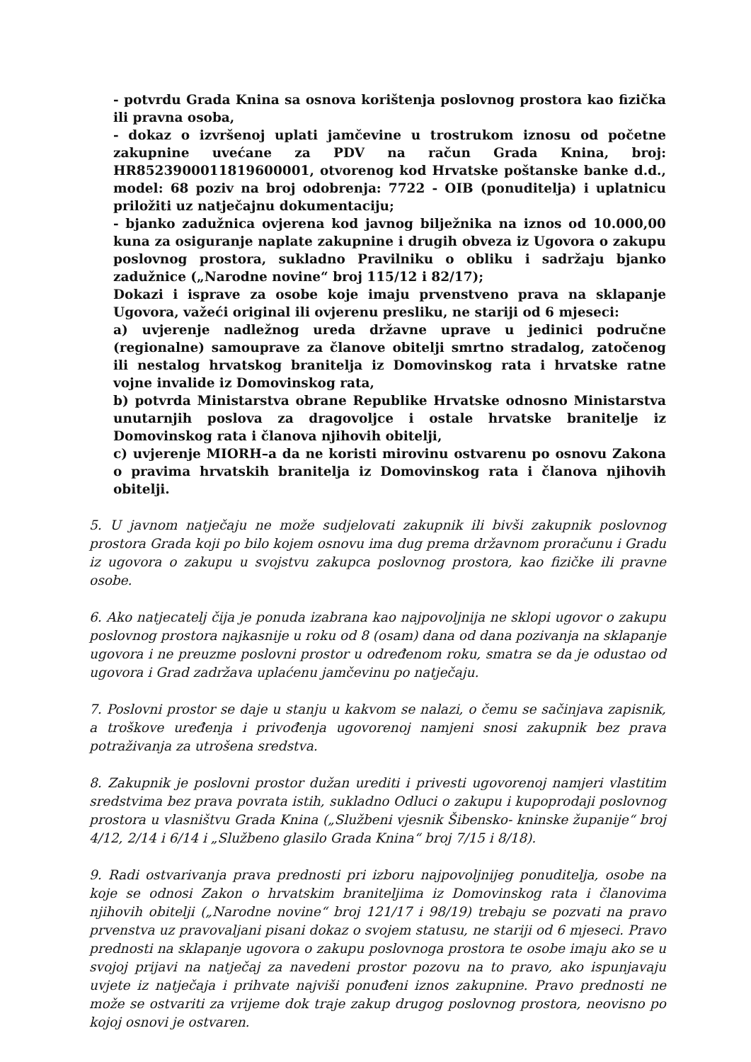- potvrdu Grada Knina sa osnova korištenja poslovnog prostora kao fizička ili pravna osoba,
- dokaz o izvršenoj uplati jamčevine u trostrukom iznosu od početne zakupnine uvećane za PDV na račun Grada Knina, broj: HR8523900011819600001, otvorenog kod Hrvatske poštanske banke d.d., model: 68 poziv na broj odobrenja: 7722 - OIB (ponuditelja) i uplatnicu priložiti uz natječajnu dokumentaciju;
- bjanko zadužnica ovjerena kod javnog bilježnika na iznos od 10.000,00 kuna za osiguranje naplate zakupnine i drugih obveza iz Ugovora o zakupu poslovnog prostora, sukladno Pravilniku o obliku i sadržaju bjanko zadužnice („Narodne novine“ broj 115/12 i 82/17);
Dokazi i isprave za osobe koje imaju prvenstveno prava na sklapanje Ugovora, važeći original ili ovjerenu presliku, ne stariji od 6 mjeseci:
a) uvjerenje nadležnog ureda državne uprave u jedinici područne (regionalne) samouprave za članove obitelji smrtno stradalog, zatočenog ili nestalog hrvatskog branitelja iz Domovinskog rata i hrvatske ratne vojne invalide iz Domovinskog rata,
b) potvrda Ministarstva obrane Republike Hrvatske odnosno Ministarstva unutarnjih poslova za dragovoljce i ostale hrvatske branitelje iz Domovinskog rata i članova njihovih obitelji,
c) uvjerenje MIORH–a da ne koristi mirovinu ostvarenu po osnovu Zakona o pravima hrvatskih branitelja iz Domovinskog rata i članova njihovih obitelji.
5. U javnom natječaju ne može sudjelovati zakupnik ili bivši zakupnik poslovnog prostora Grada koji po bilo kojem osnovu ima dug prema državnom proračunu i Gradu iz ugovora o zakupu u svojstvu zakupca poslovnog prostora, kao fizičke ili pravne osobe.
6. Ako natjecatelj čija je ponuda izabrana kao najpovoljnija ne sklopi ugovor o zakupu poslovnog prostora najkasnije u roku od 8 (osam) dana od dana pozivanja na sklapanje ugovora i ne preuzme poslovni prostor u određenom roku, smatra se da je odustao od ugovora i Grad zadržava uplaćenu jamčevinu po natječaju.
7. Poslovni prostor se daje u stanju u kakvom se nalazi, o čemu se sačinjava zapisnik, a troškove uređenja i privođenja ugovorenoj namjeni snosi zakupnik bez prava potraživanja za utrošena sredstva.
8. Zakupnik je poslovni prostor dužan urediti i privesti ugovorenoj namjeri vlastitim sredstvima bez prava povrata istih, sukladno Odluci o zakupu i kupoprodaji poslovnog prostora u vlasništvu Grada Knina („Službeni vjesnik Šibensko- kninske županije“ broj 4/12, 2/14 i 6/14 i „Službeno glasilo Grada Knina“ broj 7/15 i 8/18).
9. Radi ostvarivanja prava prednosti pri izboru najpovoljnijeg ponuditelja, osobe na koje se odnosi Zakon o hrvatskim braniteljima iz Domovinskog rata i članovima njihovih obitelji („Narodne novine“ broj 121/17 i 98/19) trebaju se pozvati na pravo prvenstva uz pravovaljani pisani dokaz o svojem statusu, ne stariji od 6 mjeseci. Pravo prednosti na sklapanje ugovora o zakupu poslovnoga prostora te osobe imaju ako se u svojoj prijavi na natječaj za navedeni prostor pozovu na to pravo, ako ispunjavaju uvjete iz natječaja i prihvate najviši ponuđeni iznos zakupnine. Pravo prednosti ne može se ostvariti za vrijeme dok traje zakup drugog poslovnog prostora, neovisno po kojoj osnovi je ostvaren.